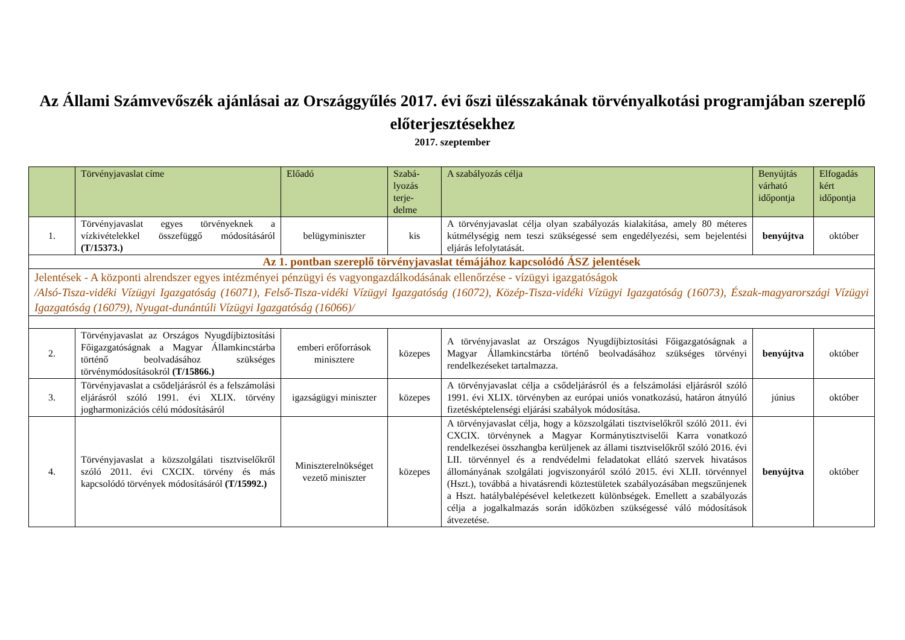Az Állami Számvevőszék ajánlásai az Országgyűlés 2017. évi őszi ülésszakának törvényalkotási programjában szereplő előterjesztésekhez
2017. szeptember
| | Törvényjavaslat címe | Előadó | Szabá- lyozás terje- delme | A szabályozás célja | Benyújtás várható időpontja | Elfogadás kért időpontja |
| --- | --- | --- | --- | --- | --- | --- |
| 1. | Törvényjavaslat egyes törvényeknek a vízkivételekkel összefüggő módosításáról (T/15373.) | belügyminiszter | kis | A törvényjavaslat célja olyan szabályozás kialakítása, amely 80 méteres kútmélységig nem teszi szükségessé sem engedélyezési, sem bejelentési eljárás lefolytatását. | benyújtva | október |
| Az 1. pontban szereplő törvényjavaslat témájához kapcsolódó ÁSZ jelentések | | | | | | |
| Jelentések - A központi alrendszer egyes intézményei pénzügyi és vagyongazdálkodásának ellenőrzése - vízügyi igazgatóságok /Alsó-Tisza-vidéki Vízügyi Igazgatóság (16071), Felső-Tisza-vidéki Vízügyi Igazgatóság (16072), Közép-Tisza-vidéki Vízügyi Igazgatóság (16073), Észak-magyarországi Vízügyi Igazgatóság (16079), Nyugat-dunántúli Vízügyi Igazgatóság (16066)/ | | | | | | |
| 2. | Törvényjavaslat az Országos Nyugdíjbiztosítási Főigazgatóságnak a Magyar Államkincstárba történő beolvadásához szükséges törvénymódosításokról (T/15866.) | emberi erőforrások minisztere | közepes | A törvényjavaslat az Országos Nyugdíjbiztosítási Főigazgatóságnak a Magyar Államkincstárba történő beolvadásához szükséges törvényi rendelkezéseket tartalmazza. | benyújtva | október |
| 3. | Törvényjavaslat a csődeljárásról és a felszámolási eljárásról szóló 1991. évi XLIX. törvény jogharmonizációs célú módosításáról | igazságügyi miniszter | közepes | A törvényjavaslat célja a csődeljárásról és a felszámolási eljárásról szóló 1991. évi XLIX. törvényben az európai uniós vonatkozású, határon átnyúló fizetésképtelenségi eljárási szabályok módosítása. | június | október |
| 4. | Törvényjavaslat a közszolgálati tisztviselőkről szóló 2011. évi CXCIX. törvény és más kapcsolódó törvények módosításáról (T/15992.) | Miniszterelnökséget vezető miniszter | közepes | A törvényjavaslat célja, hogy a közszolgálati tisztviselőkről szóló 2011. évi CXCIX. törvénynek a Magyar Kormánytisztviselői Karra vonatkozó rendelkezései összhangba kerüljenek az állami tisztviselőkről szóló 2016. évi LII. törvénnyel és a rendvédelmi feladatokat ellátó szervek hivatásos állományának szolgálati jogviszonyáról szóló 2015. évi XLII. törvénnyel (Hszt.), továbbá a hivatásrendi köztestületek szabályozásában megszűnjenek a Hszt. hatálybalépésével keletkezett különbségek. Emellett a szabályozás célja a jogalkalmazás során időközben szükségessé váló módosítások átvezetése. | benyújtva | október |